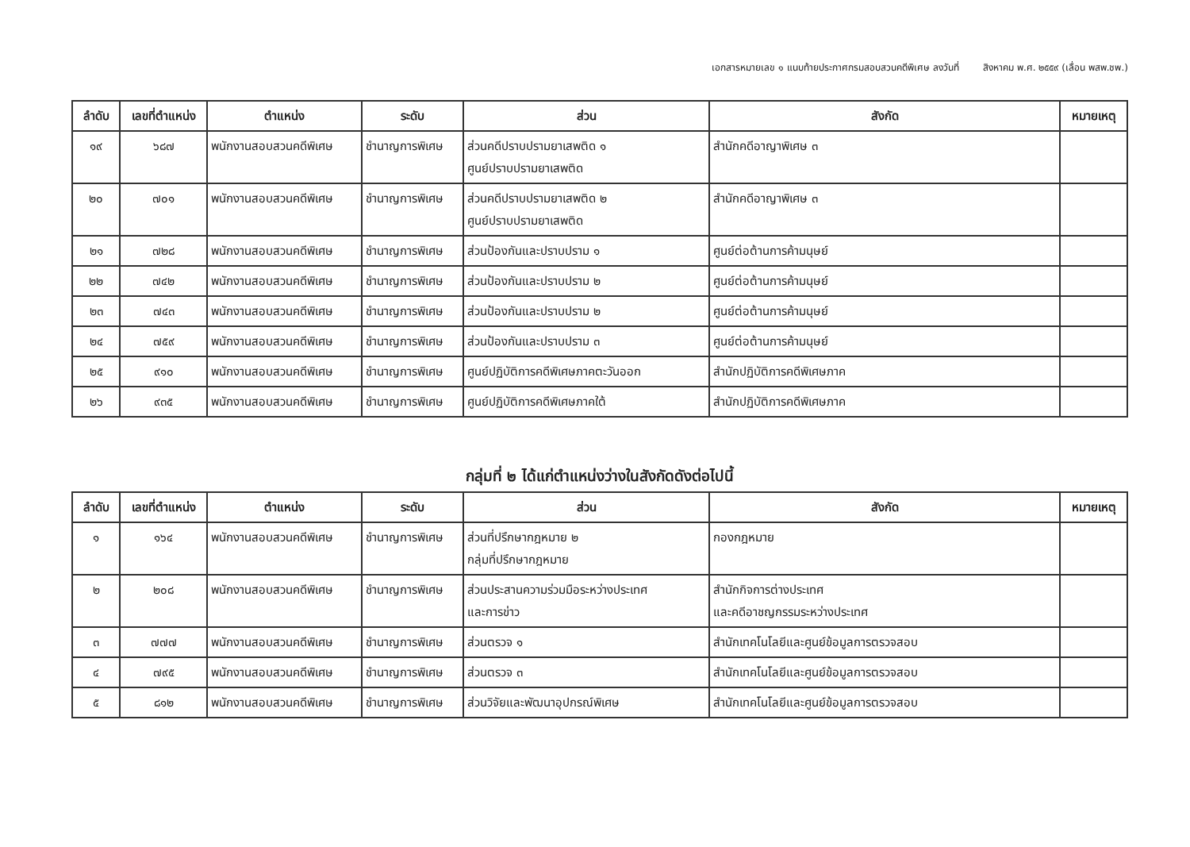เอกสารหมายเลข ๑ แนบท้ายประกาศกรมสอบสวนคดีพิเศษ ลงวันที่ สิงหาคม พ.ศ. ๒๕๕๙ (เลื่อน พสพ.ชพ.)
| ลำดับ | เลขที่ตำแหน่ง | ตำแหน่ง | ระดับ | ส่วน | สังกัด | หมายเหตุ |
| --- | --- | --- | --- | --- | --- | --- |
| ๑๙ | ๖๘๗ | พนักงานสอบสวนคดีพิเศษ | ชำนาญการพิเศษ | ส่วนคดีปราบปรามยาเสพติด ๑ ศูนย์ปราบปรามยาเสพติด | สำนักคดีอาญาพิเศษ ๓ | |
| ๒๐ | ๗๐๑ | พนักงานสอบสวนคดีพิเศษ | ชำนาญการพิเศษ | ส่วนคดีปราบปรามยาเสพติด ๒ ศูนย์ปราบปรามยาเสพติด | สำนักคดีอาญาพิเศษ ๓ | |
| ๒๑ | ๗๒๘ | พนักงานสอบสวนคดีพิเศษ | ชำนาญการพิเศษ | ส่วนป้องกันและปราบปราม ๑ | ศูนย์ต่อต้านการค้ามนุษย์ | |
| ๒๒ | ๗๔๒ | พนักงานสอบสวนคดีพิเศษ | ชำนาญการพิเศษ | ส่วนป้องกันและปราบปราม ๒ | ศูนย์ต่อต้านการค้ามนุษย์ | |
| ๒๓ | ๗๔๓ | พนักงานสอบสวนคดีพิเศษ | ชำนาญการพิเศษ | ส่วนป้องกันและปราบปราม ๒ | ศูนย์ต่อต้านการค้ามนุษย์ | |
| ๒๔ | ๗๕๙ | พนักงานสอบสวนคดีพิเศษ | ชำนาญการพิเศษ | ส่วนป้องกันและปราบปราม ๓ | ศูนย์ต่อต้านการค้ามนุษย์ | |
| ๒๕ | ๙๑๐ | พนักงานสอบสวนคดีพิเศษ | ชำนาญการพิเศษ | ศูนย์ปฏิบัติการคดีพิเศษภาคตะวันออก | สำนักปฏิบัติการคดีพิเศษภาค | |
| ๒๖ | ๙๓๕ | พนักงานสอบสวนคดีพิเศษ | ชำนาญการพิเศษ | ศูนย์ปฏิบัติการคดีพิเศษภาคใต้ | สำนักปฏิบัติการคดีพิเศษภาค | |
กลุ่มที่ ๒ ได้แก่ตำแหน่งว่างในสังกัดดังต่อไปนี้
| ลำดับ | เลขที่ตำแหน่ง | ตำแหน่ง | ระดับ | ส่วน | สังกัด | หมายเหตุ |
| --- | --- | --- | --- | --- | --- | --- |
| ๑ | ๑๖๔ | พนักงานสอบสวนคดีพิเศษ | ชำนาญการพิเศษ | ส่วนที่ปรึกษากฎหมาย ๒ กลุ่มที่ปรึกษากฎหมาย | กองกฎหมาย | |
| ๒ | ๒๐๘ | พนักงานสอบสวนคดีพิเศษ | ชำนาญการพิเศษ | ส่วนประสานความร่วมมือระหว่างประเทศ และการข่าว | สำนักกิจการต่างประเทศ และคดีอาชญกรรมระหว่างประเทศ | |
| ๓ | ๗๗๗ | พนักงานสอบสวนคดีพิเศษ | ชำนาญการพิเศษ | ส่วนตรวจ ๑ | สำนักเทคโนโลยีและศูนย์ข้อมูลการตรวจสอบ | |
| ๔ | ๗๙๕ | พนักงานสอบสวนคดีพิเศษ | ชำนาญการพิเศษ | ส่วนตรวจ ๓ | สำนักเทคโนโลยีและศูนย์ข้อมูลการตรวจสอบ | |
| ๕ | ๘๑๒ | พนักงานสอบสวนคดีพิเศษ | ชำนาญการพิเศษ | ส่วนวิจัยและพัฒนาอุปกรณ์พิเศษ | สำนักเทคโนโลยีและศูนย์ข้อมูลการตรวจสอบ | |